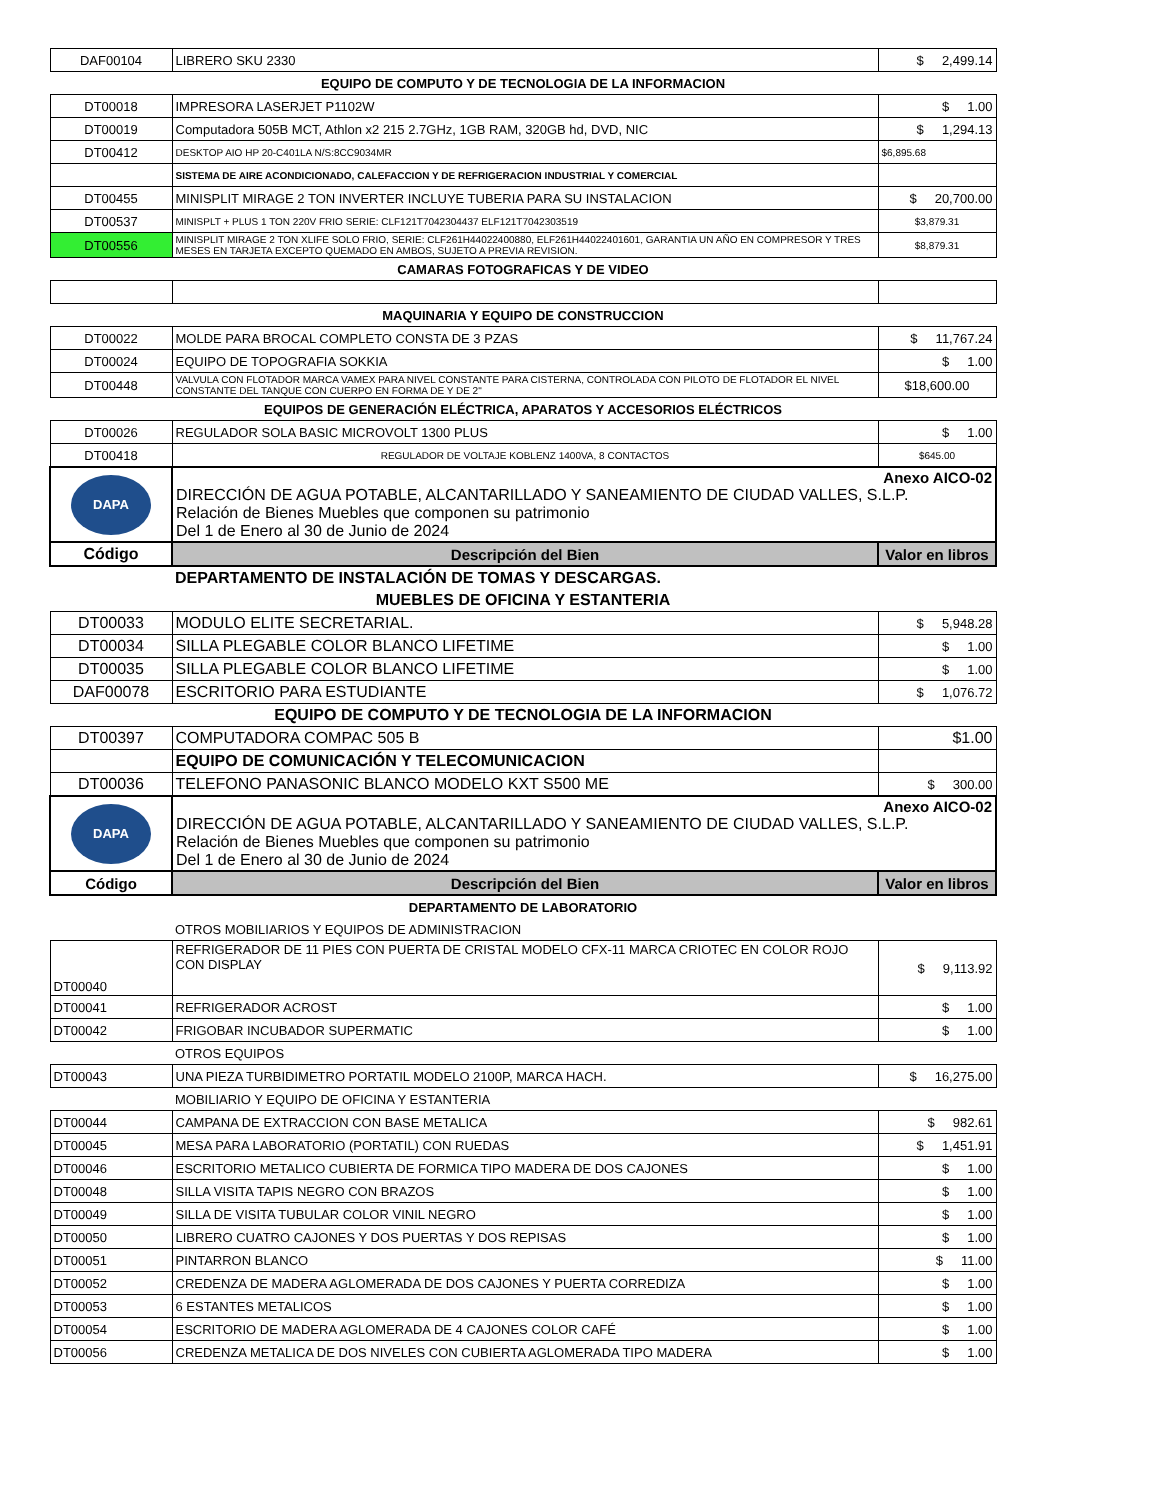| DAF00104 | LIBRERO SKU 2330 | $ 2,499.14 |
| EQUIPO DE COMPUTO Y DE TECNOLOGIA DE LA INFORMACION | | |
| DT00018 | IMPRESORA LASERJET P1102W | $ 1.00 |
| DT00019 | Computadora 505B MCT, Athlon x2 215 2.7GHz, 1GB RAM, 320GB hd, DVD, NIC | $ 1,294.13 |
| DT00412 | DESKTOP AIO HP 20-C401LA N/S:8CC9034MR | $6,895.68 |
| | SISTEMA DE AIRE ACONDICIONADO, CALEFACCION Y DE REFRIGERACION INDUSTRIAL Y COMERCIAL | |
| DT00455 | MINISPLIT MIRAGE 2 TON INVERTER INCLUYE TUBERIA PARA SU INSTALACION | $ 20,700.00 |
| DT00537 | MINISPLT + PLUS 1 TON 220V FRIO SERIE: CLF121T7042304437 ELF121T7042303519 | $3,879.31 |
| DT00556 | MINISPLIT MIRAGE 2 TON XLIFE SOLO FRIO, SERIE: CLF261H44022400880, ELF261H44022401601, GARANTIA UN AÑO EN COMPRESOR Y TRES MESES EN TARJETA EXCEPTO QUEMADO EN AMBOS, SUJETO A PREVIA REVISION. | $8,879.31 |
| CAMARAS FOTOGRAFICAS Y DE VIDEO | | |
| MAQUINARIA Y EQUIPO DE CONSTRUCCION | | |
| DT00022 | MOLDE PARA BROCAL COMPLETO CONSTA DE 3 PZAS | $ 11,767.24 |
| DT00024 | EQUIPO DE TOPOGRAFIA SOKKIA | $ 1.00 |
| DT00448 | VALVULA CON FLOTADOR MARCA VAMEX PARA NIVEL CONSTANTE PARA CISTERNA, CONTROLADA CON PILOTO DE FLOTADOR EL NIVEL CONSTANTE DEL TANQUE CON CUERPO EN FORMA DE Y DE 2" | $18,600.00 |
| EQUIPOS DE GENERACIÓN ELÉCTRICA, APARATOS Y ACCESORIOS ELÉCTRICOS | | |
| DT00026 | REGULADOR SOLA BASIC MICROVOLT 1300 PLUS | $ 1.00 |
| DT00418 | REGULADOR DE VOLTAJE KOBLENZ 1400VA, 8 CONTACTOS | $645.00 |
| DAPA | Anexo AICO-02 DIRECCIÓN DE AGUA POTABLE, ALCANTARILLADO Y SANEAMIENTO DE CIUDAD VALLES, S.L.P. Relación de Bienes Muebles que componen su patrimonio Del 1 de Enero al 30 de Junio de 2024 | |
| Código | Descripción del Bien | Valor en libros |
| | DEPARTAMENTO DE INSTALACIÓN DE TOMAS Y DESCARGAS. | |
| MUEBLES DE OFICINA Y ESTANTERIA | | |
| DT00033 | MODULO ELITE SECRETARIAL. | $ 5,948.28 |
| DT00034 | SILLA PLEGABLE COLOR BLANCO LIFETIME | $ 1.00 |
| DT00035 | SILLA PLEGABLE COLOR BLANCO LIFETIME | $ 1.00 |
| DAF00078 | ESCRITORIO PARA ESTUDIANTE | $ 1,076.72 |
| EQUIPO DE COMPUTO Y DE TECNOLOGIA DE LA INFORMACION | | |
| DT00397 | COMPUTADORA COMPAC 505 B | $1.00 |
| | EQUIPO DE COMUNICACIÓN Y TELECOMUNICACION | |
| DT00036 | TELEFONO PANASONIC BLANCO MODELO KXT S500 ME | $ 300.00 |
| DAPA | Anexo AICO-02 DIRECCIÓN DE AGUA POTABLE, ALCANTARILLADO Y SANEAMIENTO DE CIUDAD VALLES, S.L.P. Relación de Bienes Muebles que componen su patrimonio Del 1 de Enero al 30 de Junio de 2024 | |
| Código | Descripción del Bien | Valor en libros |
| DEPARTAMENTO DE LABORATORIO | | |
| | OTROS MOBILIARIOS Y EQUIPOS DE ADMINISTRACION | |
| DT00040 | REFRIGERADOR DE 11 PIES CON PUERTA DE CRISTAL MODELO CFX-11 MARCA CRIOTEC EN COLOR ROJO CON DISPLAY | $ 9,113.92 |
| DT00041 | REFRIGERADOR ACROST | $ 1.00 |
| DT00042 | FRIGOBAR INCUBADOR SUPERMATIC | $ 1.00 |
| | OTROS EQUIPOS | |
| DT00043 | UNA PIEZA TURBIDIMETRO PORTATIL MODELO 2100P, MARCA HACH. | $ 16,275.00 |
| | MOBILIARIO Y EQUIPO DE OFICINA Y ESTANTERIA | |
| DT00044 | CAMPANA DE EXTRACCION CON BASE METALICA | $ 982.61 |
| DT00045 | MESA PARA LABORATORIO (PORTATIL) CON RUEDAS | $ 1,451.91 |
| DT00046 | ESCRITORIO METALICO CUBIERTA DE FORMICA TIPO MADERA DE DOS CAJONES | $ 1.00 |
| DT00048 | SILLA VISITA TAPIS NEGRO CON BRAZOS | $ 1.00 |
| DT00049 | SILLA DE VISITA TUBULAR COLOR VINIL NEGRO | $ 1.00 |
| DT00050 | LIBRERO CUATRO CAJONES Y DOS PUERTAS Y DOS REPISAS | $ 1.00 |
| DT00051 | PINTARRON BLANCO | $ 11.00 |
| DT00052 | CREDENZA DE MADERA AGLOMERADA DE DOS CAJONES Y PUERTA CORREDIZA | $ 1.00 |
| DT00053 | 6 ESTANTES METALICOS | $ 1.00 |
| DT00054 | ESCRITORIO DE MADERA AGLOMERADA DE 4 CAJONES COLOR CAFÉ | $ 1.00 |
| DT00056 | CREDENZA METALICA DE DOS NIVELES CON CUBIERTA AGLOMERADA TIPO MADERA | $ 1.00 |